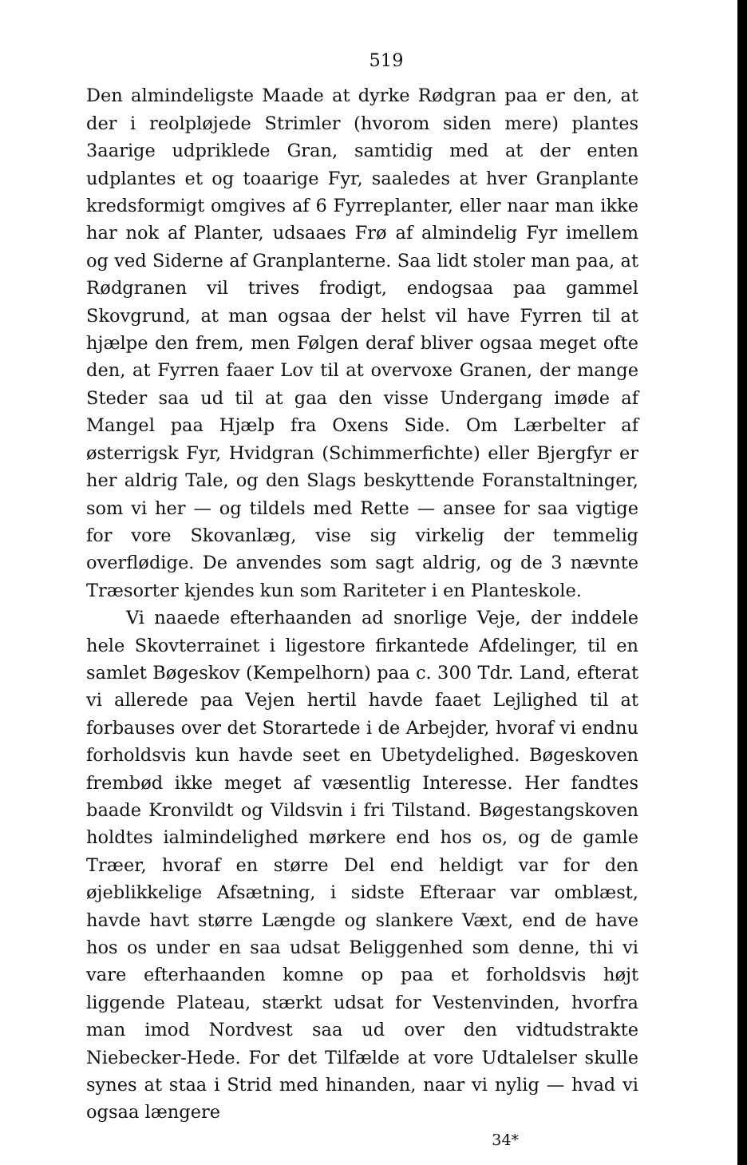519
Den almindeligste Maade at dyrke Rødgran paa er den, at der i reolpløjede Strimler (hvorom siden mere) plantes 3aarige udpriklede Gran, samtidig med at der enten udplantes et og toaarige Fyr, saaledes at hver Granplante kredsformigt omgives af 6 Fyrreplanter, eller naar man ikke har nok af Planter, udsaaes Frø af almindelig Fyr imellem og ved Siderne af Granplanterne. Saa lidt stoler man paa, at Rødgranen vil trives frodigt, endogsaa paa gammel Skovgrund, at man ogsaa der helst vil have Fyrren til at hjælpe den frem, men Følgen deraf bliver ogsaa meget ofte den, at Fyrren faaer Lov til at overvoxe Granen, der mange Steder saa ud til at gaa den visse Undergang imøde af Mangel paa Hjælp fra Oxens Side. Om Lærbelter af østerrigsk Fyr, Hvidgran (Schimmerfichte) eller Bjergfyr er her aldrig Tale, og den Slags beskyttende Foranstaltninger, som vi her — og tildels med Rette — ansee for saa vigtige for vore Skovanlæg, vise sig virkelig der temmelig overflødige. De anvendes som sagt aldrig, og de 3 nævnte Træsorter kjendes kun som Rariteter i en Planteskole.
Vi naaede efterhaanden ad snorlige Veje, der inddele hele Skovterrainet i ligestore firkantede Afdelinger, til en samlet Bøgeskov (Kempelhorn) paa c. 300 Tdr. Land, efterat vi allerede paa Vejen hertil havde faaet Lejlighed til at forbauses over det Storartede i de Arbejder, hvoraf vi endnu forholdsvis kun havde seet en Ubetydelighed. Bøgeskoven frembød ikke meget af væsentlig Interesse. Her fandtes baade Kronvildt og Vildsvin i fri Tilstand. Bøgestangskoven holdtes ialmindelighed mørkere end hos os, og de gamle Træer, hvoraf en større Del end heldigt var for den øjeblikkelige Afsætning, i sidste Efteraar var omblæst, havde havt større Længde og slankere Væxt, end de have hos os under en saa udsat Beliggenhed som denne, thi vi vare efterhaanden komne op paa et forholdsvis højt liggende Plateau, stærkt udsat for Vestenvinden, hvorfra man imod Nordvest saa ud over den vidtudstrakte Niebecker-Hede. For det Tilfælde at vore Udtalelser skulle synes at staa i Strid med hinanden, naar vi nylig — hvad vi ogsaa længere
34*